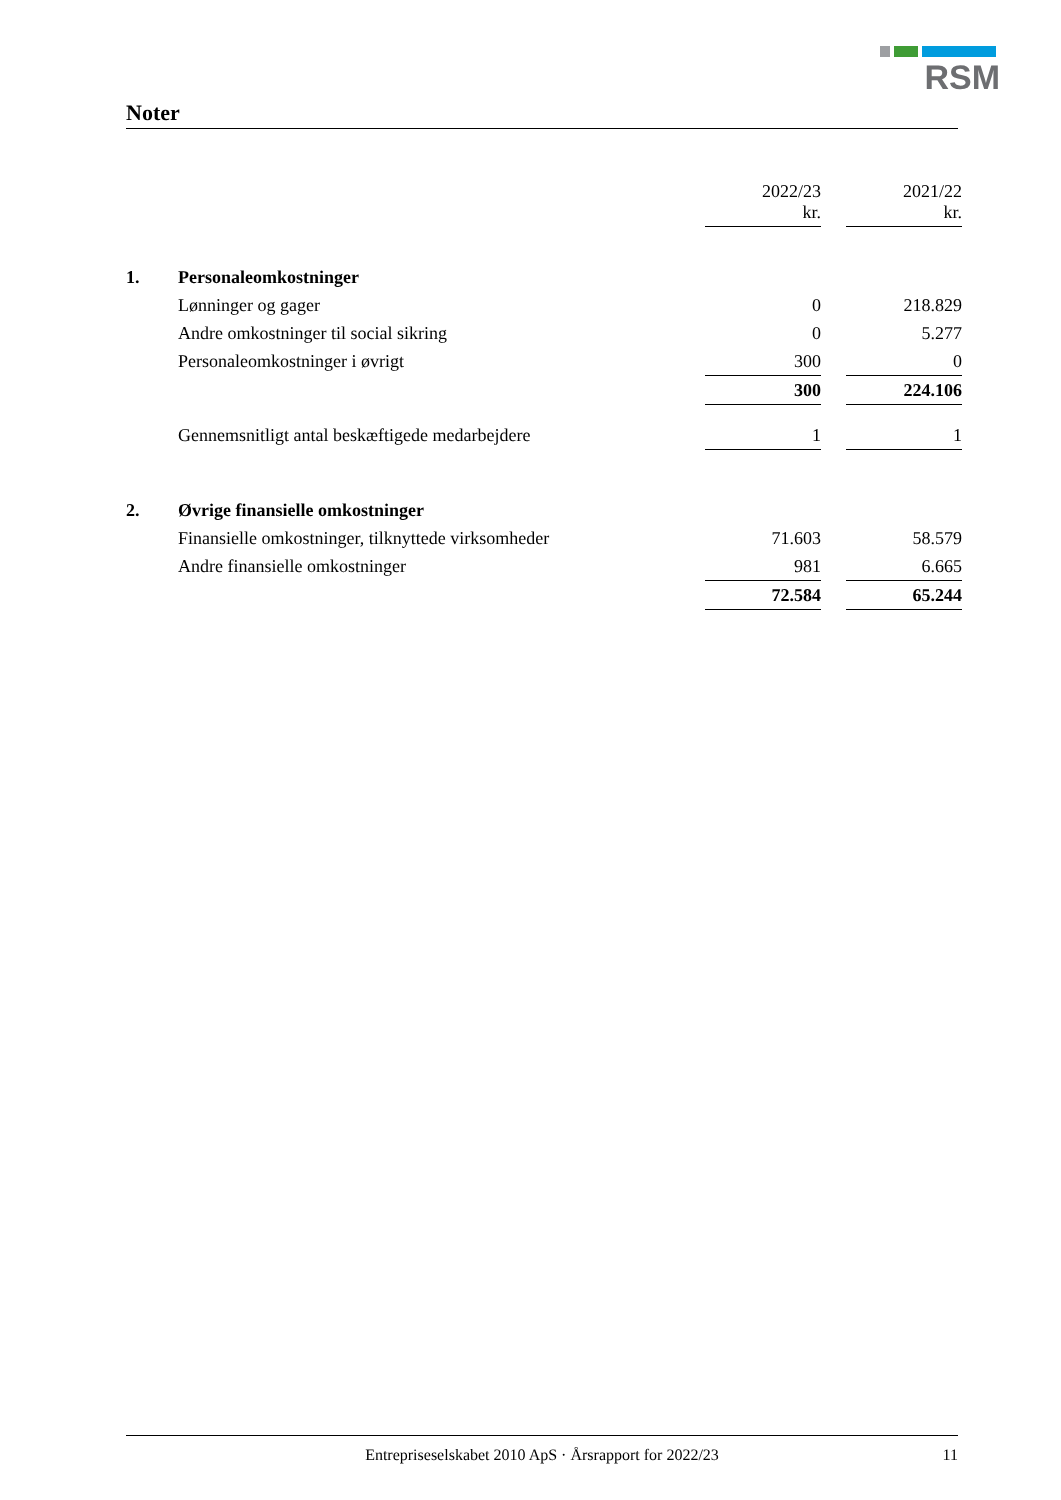RSM
Noter
| | | 2022/23 kr. | | 2021/22 kr. |
| 1. | Personaleomkostninger | | | |
| | Lønninger og gager | 0 | | 218.829 |
| | Andre omkostninger til social sikring | 0 | | 5.277 |
| | Personaleomkostninger i øvrigt | 300 | | 0 |
| | | 300 | | 224.106 |
| | Gennemsnitligt antal beskæftigede medarbejdere | 1 | | 1 |
| 2. | Øvrige finansielle omkostninger | | | |
| | Finansielle omkostninger, tilknyttede virksomheder | 71.603 | | 58.579 |
| | Andre finansielle omkostninger | 981 | | 6.665 |
| | | 72.584 | | 65.244 |
Entrepriseselskabet 2010 ApS · Årsrapport for 2022/23 11